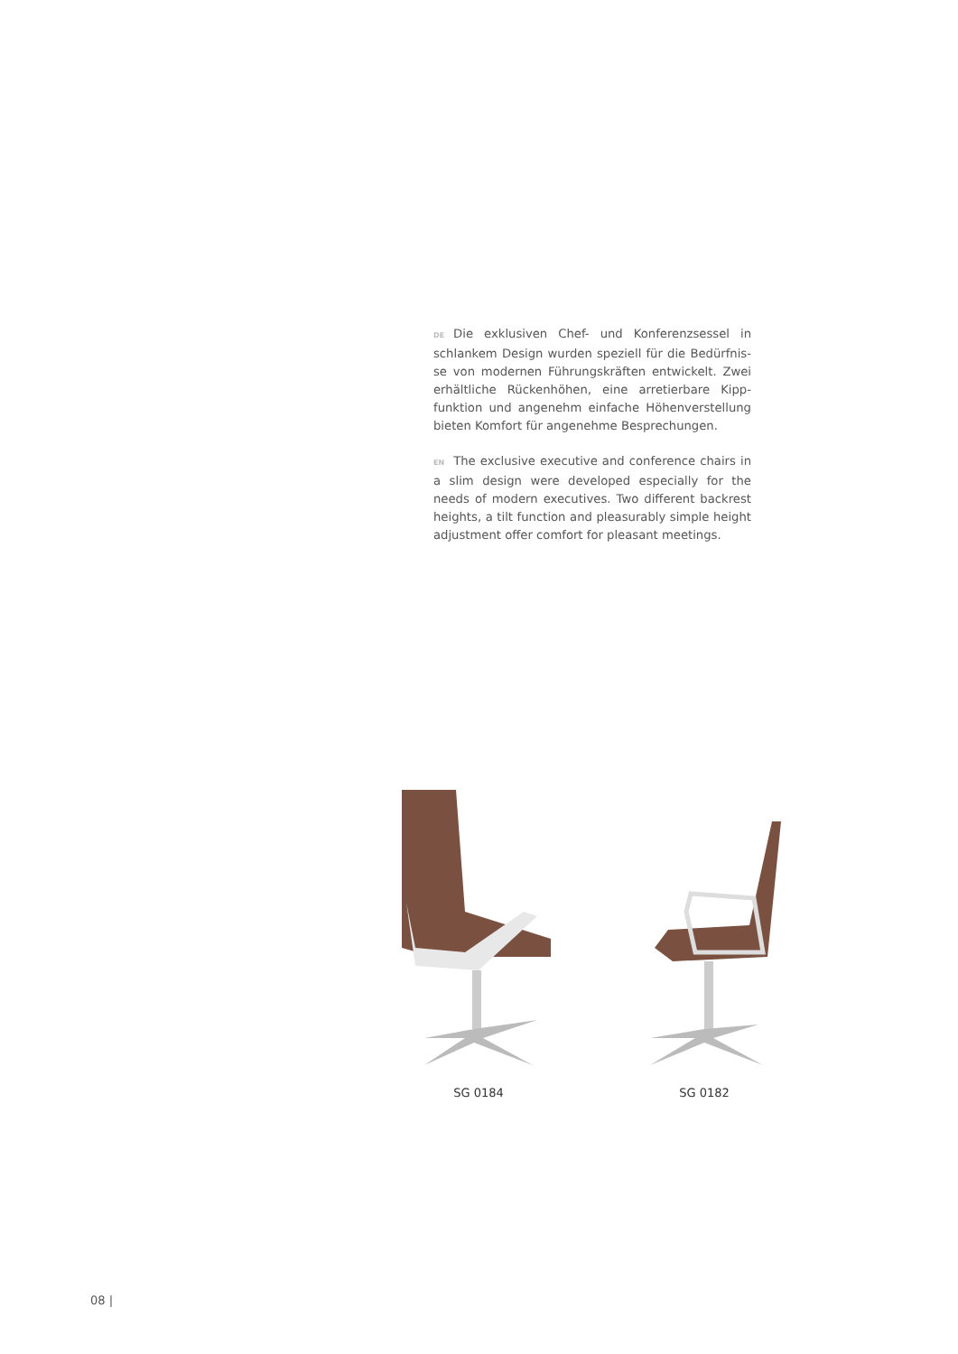DE Die exklusiven Chef- und Konferenzsessel in schlankem Design wurden speziell für die Bedürfnis­se von modernen Führungskräften entwickelt. Zwei erhältliche Rückenhöhen, eine arretierbare Kipp­funktion und angenehm einfache Höhenverstellung bieten Komfort für angenehme Besprechungen.
EN The exclusive executive and conference chairs in a slim design were developed especially for the needs of modern executives. Two different backrest heights, a tilt function and pleasurably simple height adjustment offer comfort for pleasant meetings.
SG 0184 SG 0182
08 |